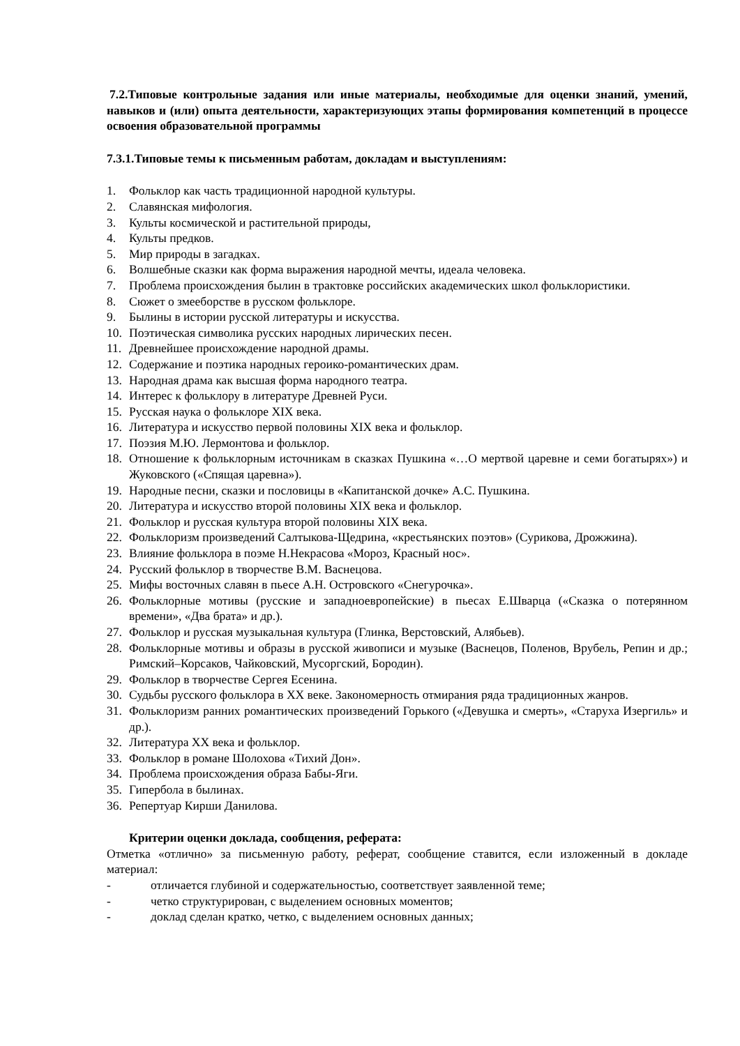7.2.Типовые контрольные задания или иные материалы, необходимые для оценки знаний, умений, навыков и (или) опыта деятельности, характеризующих этапы формирования компетенций в процессе освоения образовательной программы
7.3.1.Типовые темы к письменным работам, докладам и выступлениям:
1. Фольклор как часть традиционной народной культуры.
2. Славянская мифология.
3. Культы космической и растительной природы,
4. Культы предков.
5. Мир природы в загадках.
6. Волшебные сказки как форма выражения народной мечты, идеала человека.
7. Проблема происхождения былин в трактовке российских академических школ фольклористики.
8. Сюжет о змееборстве в русском фольклоре.
9. Былины в истории русской литературы и искусства.
10. Поэтическая символика русских народных лирических песен.
11. Древнейшее происхождение народной драмы.
12. Содержание и поэтика народных героико-романтических драм.
13. Народная драма как высшая форма народного театра.
14. Интерес к фольклору в литературе Древней Руси.
15. Русская наука о фольклоре XIX века.
16. Литература и искусство первой половины XIX века и фольклор.
17. Поэзия М.Ю. Лермонтова и фольклор.
18. Отношение к фольклорным источникам в сказках Пушкина «…О мертвой царевне и семи богатырях») и Жуковского («Спящая царевна»).
19. Народные песни, сказки и пословицы в «Капитанской дочке» А.С. Пушкина.
20. Литература и искусство второй половины XIX века и фольклор.
21. Фольклор и русская культура второй половины XIX века.
22. Фольклоризм произведений Салтыкова-Щедрина, «крестьянских поэтов» (Сурикова, Дрожжина).
23. Влияние фольклора в поэме Н.Некрасова «Мороз, Красный нос».
24. Русский фольклор в творчестве В.М. Васнецова.
25. Мифы восточных славян в пьесе А.Н. Островского «Снегурочка».
26. Фольклорные мотивы (русские и западноевропейские) в пьесах Е.Шварца («Сказка о потерянном времени», «Два брата» и др.).
27. Фольклор и русская музыкальная культура (Глинка, Верстовский, Алябьев).
28. Фольклорные мотивы и образы в русской живописи и музыке (Васнецов, Поленов, Врубель, Репин и др.; Римский–Корсаков, Чайковский, Мусоргский, Бородин).
29. Фольклор в творчестве Сергея Есенина.
30. Судьбы русского фольклора в XX веке. Закономерность отмирания ряда традиционных жанров.
31. Фольклоризм ранних романтических произведений Горького («Девушка и смерть», «Старуха Изергиль» и др.).
32. Литература XX века и фольклор.
33. Фольклор в романе Шолохова «Тихий Дон».
34. Проблема происхождения образа Бабы-Яги.
35. Гипербола в былинах.
36. Репертуар Кирши Данилова.
Критерии оценки доклада, сообщения, реферата:
Отметка «отлично» за письменную работу, реферат, сообщение ставится, если изложенный в докладе материал:
- отличается глубиной и содержательностью, соответствует заявленной теме;
- четко структурирован, с выделением основных моментов;
- доклад сделан кратко, четко, с выделением основных данных;